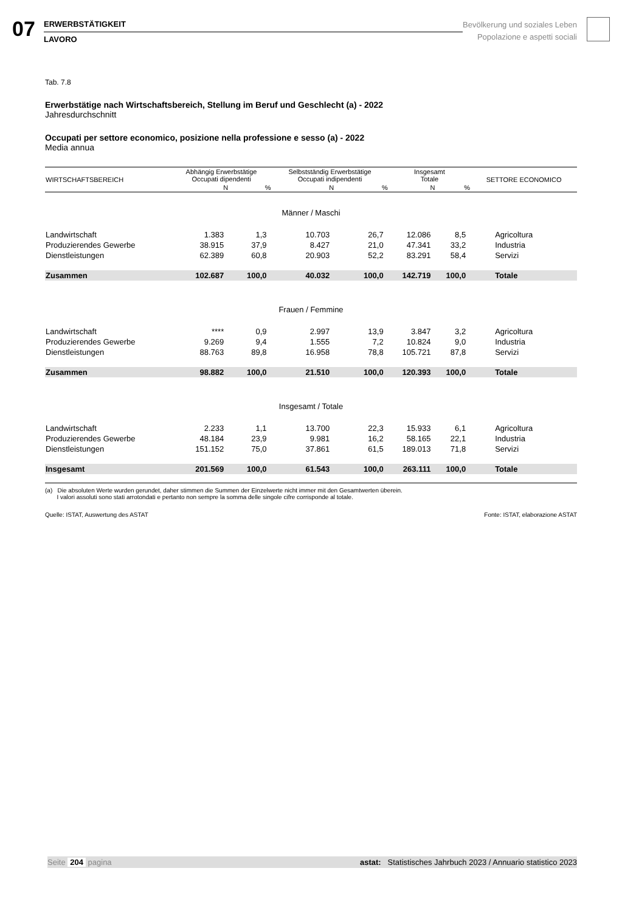07
ERWERBSTÄTIGKEIT
LAVORO
Bevölkerung und soziales Leben
Popolazione e aspetti sociali
Tab. 7.8
Erwerbstätige nach Wirtschaftsbereich, Stellung im Beruf und Geschlecht (a) - 2022
Jahresdurchschnitt
Occupati per settore economico, posizione nella professione e sesso (a) - 2022
Media annua
| WIRTSCHAFTSBEREICH | Abhängig Erwerbstätige Occupati dipendenti | | Selbstständig Erwerbstätige Occupati indipendenti | | Insgesamt Totale | | SETTORE ECONOMICO |
| --- | --- | --- | --- | --- | --- | --- | --- |
| | N | % | N | % | N | % | |
| Männer / Maschi | | | | | | | |
| Landwirtschaft | 1.383 | 1,3 | 10.703 | 26,7 | 12.086 | 8,5 | Agricoltura |
| Produzierendes Gewerbe | 38.915 | 37,9 | 8.427 | 21,0 | 47.341 | 33,2 | Industria |
| Dienstleistungen | 62.389 | 60,8 | 20.903 | 52,2 | 83.291 | 58,4 | Servizi |
| Zusammen | 102.687 | 100,0 | 40.032 | 100,0 | 142.719 | 100,0 | Totale |
| Frauen / Femmine | | | | | | | |
| Landwirtschaft | **** | 0,9 | 2.997 | 13,9 | 3.847 | 3,2 | Agricoltura |
| Produzierendes Gewerbe | 9.269 | 9,4 | 1.555 | 7,2 | 10.824 | 9,0 | Industria |
| Dienstleistungen | 88.763 | 89,8 | 16.958 | 78,8 | 105.721 | 87,8 | Servizi |
| Zusammen | 98.882 | 100,0 | 21.510 | 100,0 | 120.393 | 100,0 | Totale |
| Insgesamt / Totale | | | | | | | |
| Landwirtschaft | 2.233 | 1,1 | 13.700 | 22,3 | 15.933 | 6,1 | Agricoltura |
| Produzierendes Gewerbe | 48.184 | 23,9 | 9.981 | 16,2 | 58.165 | 22,1 | Industria |
| Dienstleistungen | 151.152 | 75,0 | 37.861 | 61,5 | 189.013 | 71,8 | Servizi |
| Insgesamt | 201.569 | 100,0 | 61.543 | 100,0 | 263.111 | 100,0 | Totale |
(a) Die absoluten Werte wurden gerundet, daher stimmen die Summen der Einzelwerte nicht immer mit den Gesamtwerten überein.
I valori assoluti sono stati arrotondati e pertanto non sempre la somma delle singole cifre corrisponde al totale.
Quelle: ISTAT, Auswertung des ASTAT Fonte: ISTAT, elaborazione ASTAT
Seite 204 pagina astat: Statistisches Jahrbuch 2023 / Annuario statistico 2023